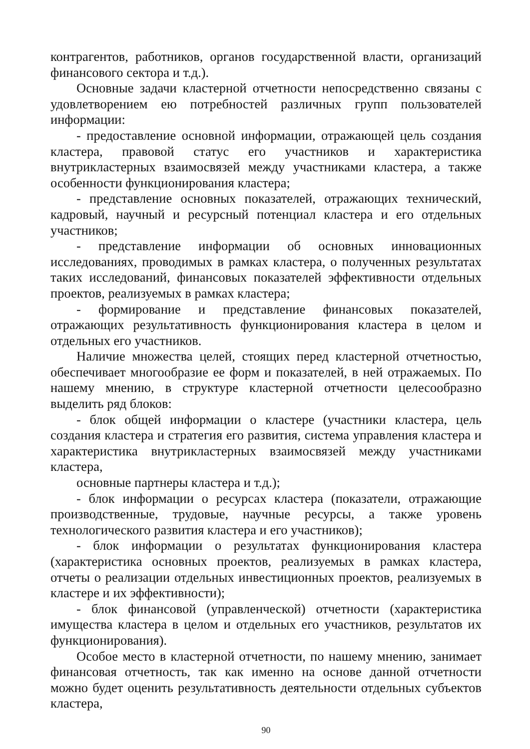контрагентов, работников, органов государственной власти, организаций финансового сектора и т.д.).
Основные задачи кластерной отчетности непосредственно связаны с удовлетворением ею потребностей различных групп пользователей информации:
- предоставление основной информации, отражающей цель создания кластера, правовой статус его участников и характеристика внутрикластерных взаимосвязей между участниками кластера, а также особенности функционирования кластера;
- представление основных показателей, отражающих технический, кадровый, научный и ресурсный потенциал кластера и его отдельных участников;
- представление информации об основных инновационных исследованиях, проводимых в рамках кластера, о полученных результатах таких исследований, финансовых показателей эффективности отдельных проектов, реализуемых в рамках кластера;
- формирование и представление финансовых показателей, отражающих результативность функционирования кластера в целом и отдельных его участников.
Наличие множества целей, стоящих перед кластерной отчетностью, обеспечивает многообразие ее форм и показателей, в ней отражаемых. По нашему мнению, в структуре кластерной отчетности целесообразно выделить ряд блоков:
- блок общей информации о кластере (участники кластера, цель создания кластера и стратегия его развития, система управления кластера и характеристика внутрикластерных взаимосвязей между участниками кластера,
основные партнеры кластера и т.д.);
- блок информации о ресурсах кластера (показатели, отражающие производственные, трудовые, научные ресурсы, а также уровень технологического развития кластера и его участников);
- блок информации о результатах функционирования кластера (характеристика основных проектов, реализуемых в рамках кластера, отчеты о реализации отдельных инвестиционных проектов, реализуемых в кластере и их эффективности);
- блок финансовой (управленческой) отчетности (характеристика имущества кластера в целом и отдельных его участников, результатов их функционирования).
Особое место в кластерной отчетности, по нашему мнению, занимает финансовая отчетность, так как именно на основе данной отчетности можно будет оценить результативность деятельности отдельных субъектов кластера,
90